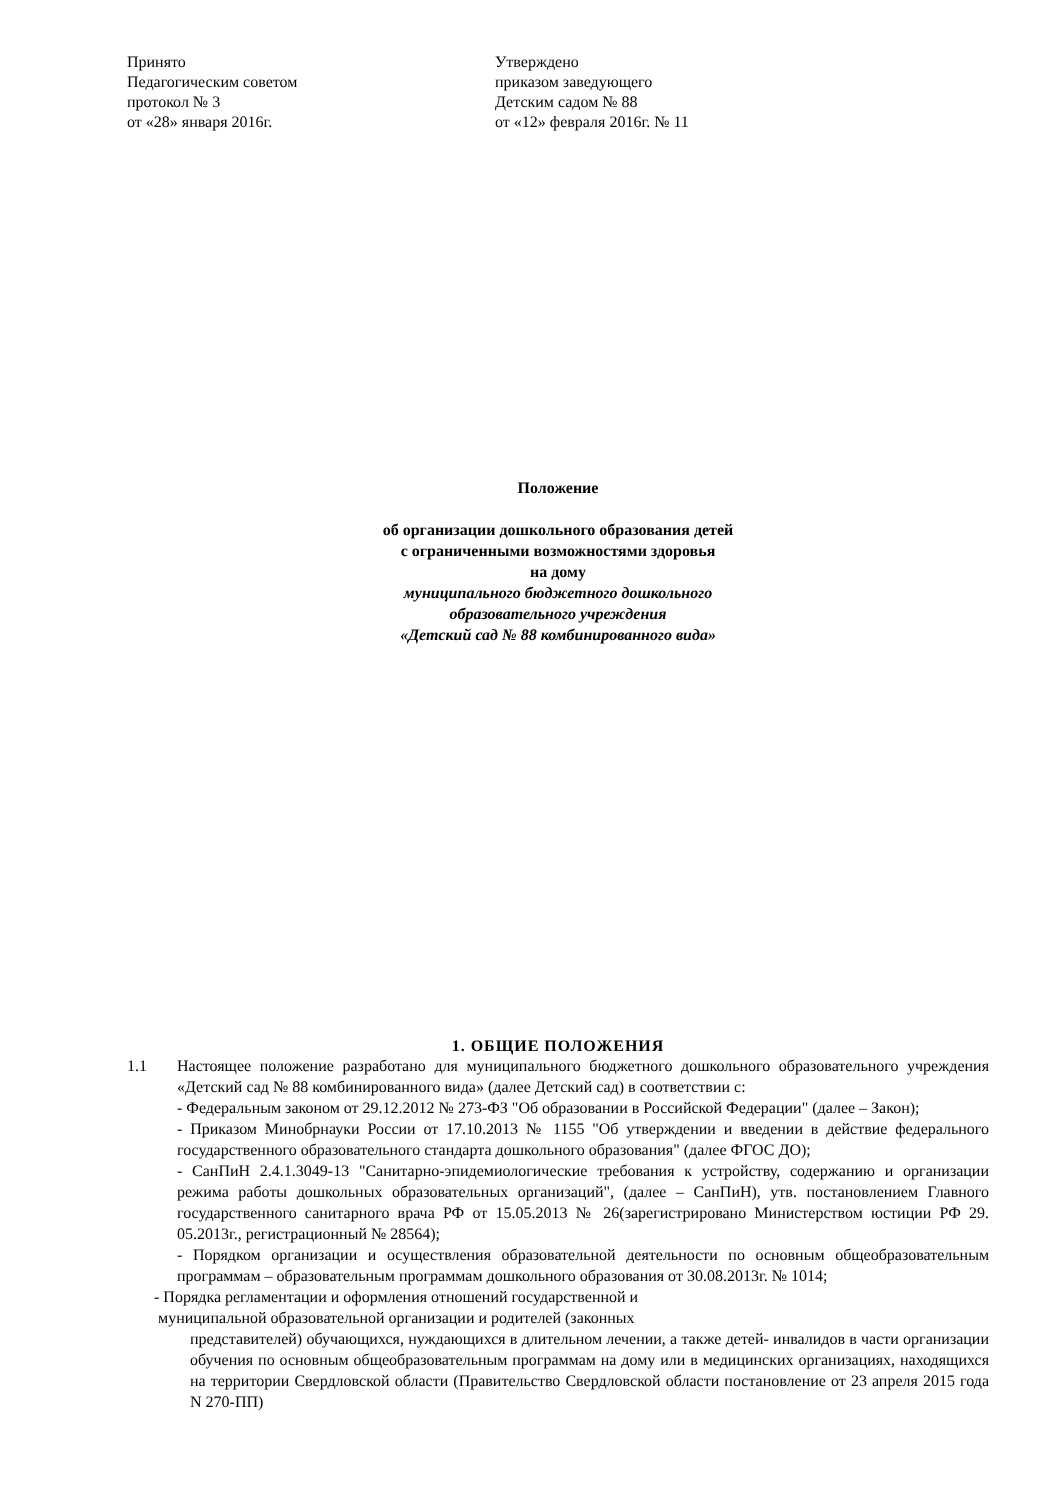Принято
Педагогическим советом
протокол № 3
от «28» января 2016г.
Утверждено
приказом заведующего
Детским садом № 88
от «12» февраля 2016г. № 11
Положение
об организации дошкольного образования детей
с ограниченными возможностями здоровья
на дому
муниципального бюджетного дошкольного
образовательного учреждения
«Детский сад № 88 комбинированного вида»
1. ОБЩИЕ ПОЛОЖЕНИЯ
1.1 Настоящее положение разработано для муниципального бюджетного дошкольного образовательного учреждения «Детский сад № 88 комбинированного вида» (далее Детский сад) в соответствии с:
- Федеральным законом от 29.12.2012 № 273-ФЗ "Об образовании в Российской Федерации" (далее – Закон);
- Приказом Минобрнауки России от 17.10.2013 № 1155 "Об утверждении и введении в действие федерального государственного образовательного стандарта дошкольного образования" (далее ФГОС ДО);
- СанПиН 2.4.1.3049-13 "Санитарно-эпидемиологические требования к устройству, содержанию и организации режима работы дошкольных образовательных организаций", (далее – СанПиН), утв. постановлением Главного государственного санитарного врача РФ от 15.05.2013 № 26(зарегистрировано Министерством юстиции РФ 29. 05.2013г., регистрационный № 28564);
- Порядком организации и осуществления образовательной деятельности по основным общеобразовательным программам – образовательным программам дошкольного образования от 30.08.2013г. № 1014;
- Порядка регламентации и оформления отношений государственной и
муниципальной образовательной организации и родителей (законных
представителей) обучающихся, нуждающихся в длительном лечении, а также детей- инвалидов в части организации обучения по основным общеобразовательным программам на дому или в медицинских организациях, находящихся на территории Свердловской области (Правительство Свердловской области постановление от 23 апреля 2015 года N 270-ПП)